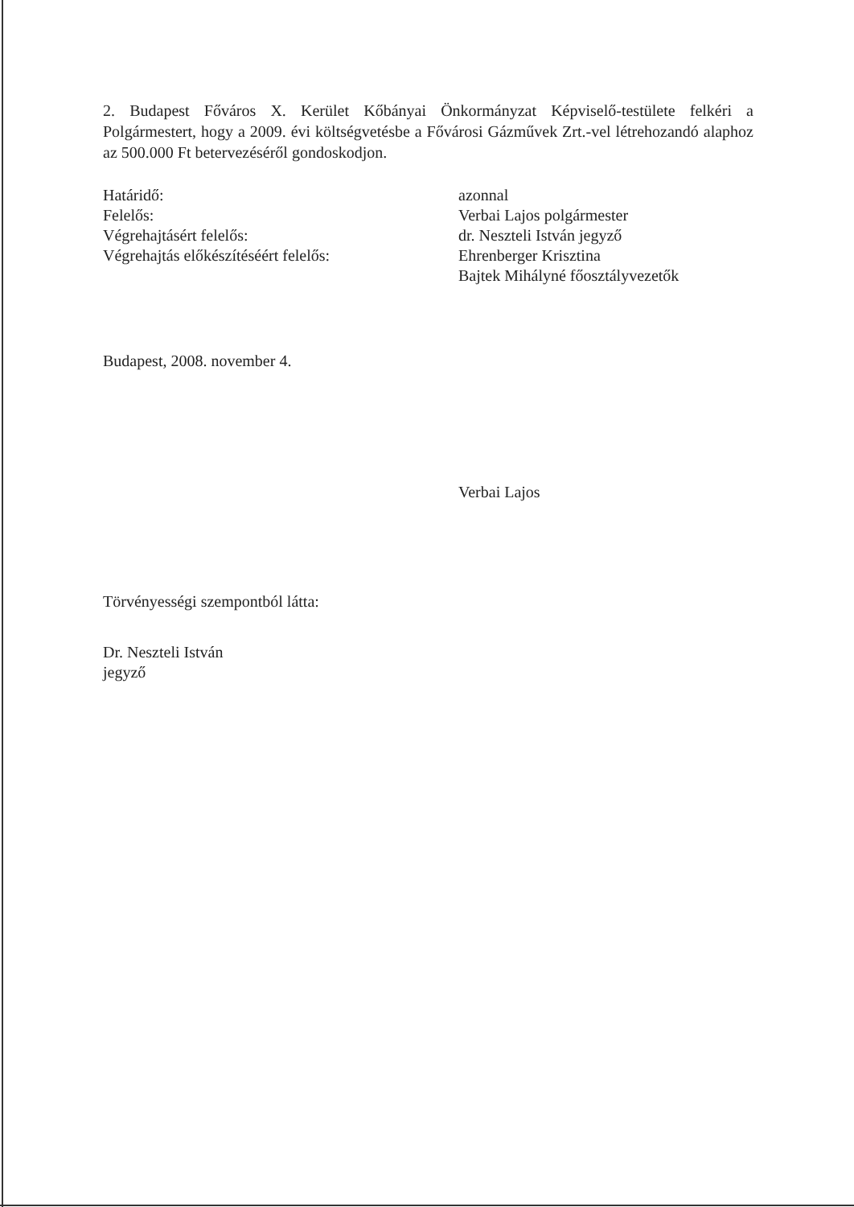2. Budapest Főváros X. Kerület Kőbányai Önkormányzat Képviselő-testülete felkéri a Polgármestert, hogy a 2009. évi költségvetésbe a Fővárosi Gázművek Zrt.-vel létrehozandó alaphoz az 500.000 Ft betervezéséről gondoskodjon.
| Határidő: | azonnal |
| Felelős: | Verbai Lajos polgármester |
| Végrehajtásért felelős: | dr. Neszteli István jegyző |
| Végrehajtás előkészítéséért felelős: | Ehrenberger Krisztina |
| | Bajtek Mihályné főosztályvezetők |
Budapest, 2008. november 4.
Verbai Lajos
Törvényességi szempontból látta:
Dr. Neszteli István
jegyző